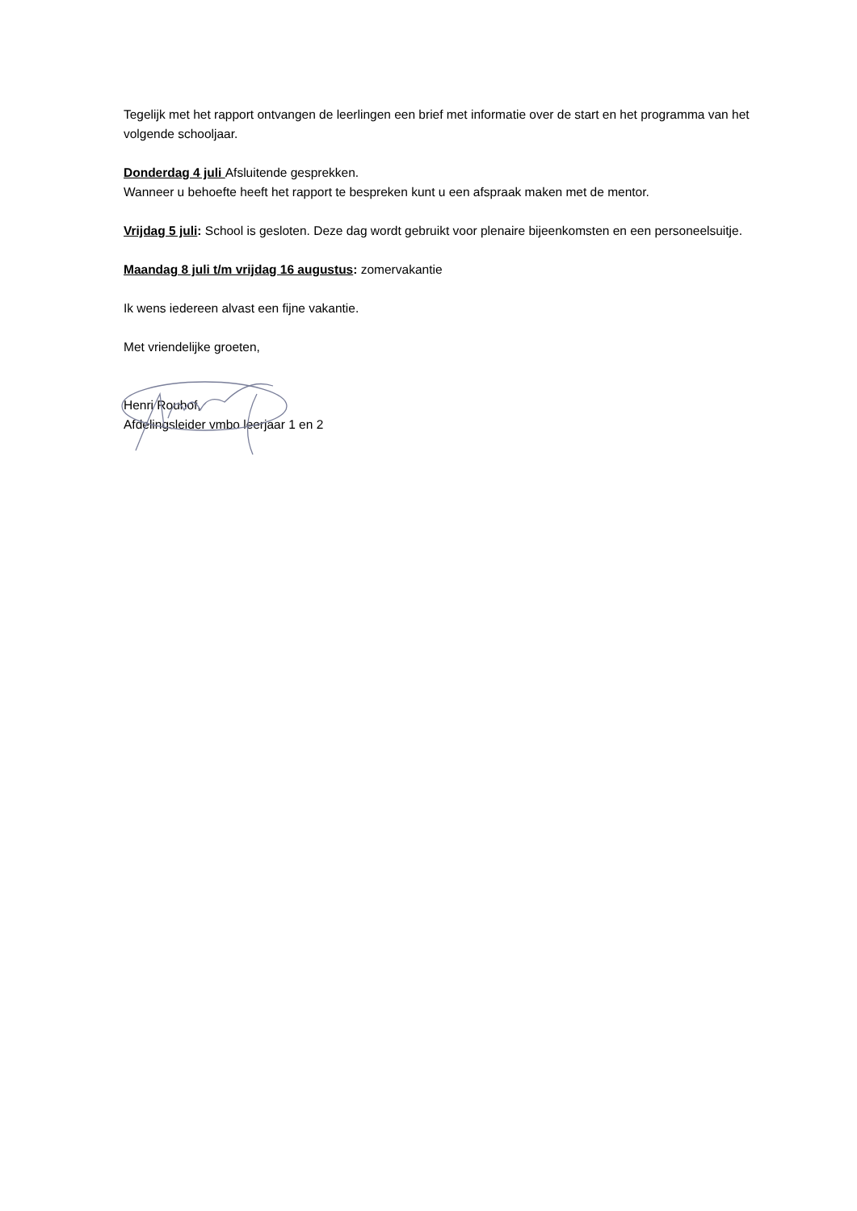Tegelijk met het rapport ontvangen de leerlingen een brief met informatie over de start en het programma van het volgende schooljaar.
Donderdag 4 juli Afsluitende gesprekken.
Wanneer u behoefte heeft het rapport te bespreken kunt u een afspraak maken met de mentor.
Vrijdag 5 juli: School is gesloten. Deze dag wordt gebruikt voor plenaire bijeenkomsten en een personeelsuitje.
Maandag 8 juli t/m vrijdag 16 augustus: zomervakantie
Ik wens iedereen alvast een fijne vakantie.
Met vriendelijke groeten,
Henri Rouhof,
Afdelingsleider vmbo leerjaar 1 en 2